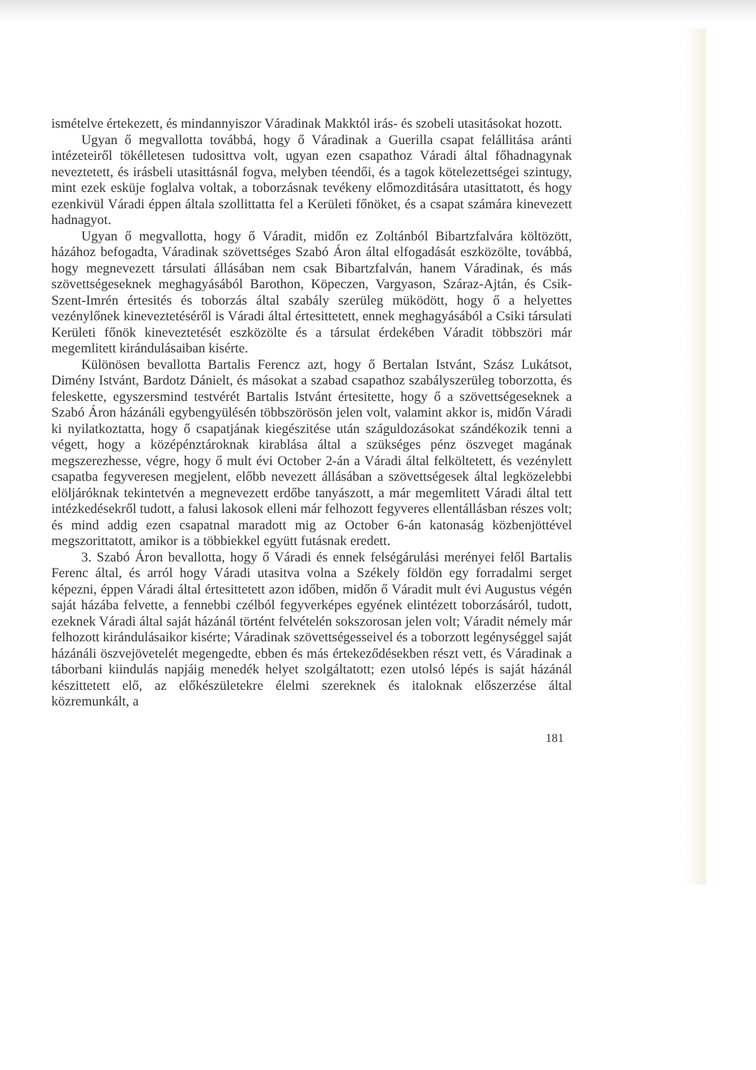ismételve értekezett, és mindannyiszor Váradinak Makktól irás- és szobeli utasitásokat hozott.
Ugyan ő megvallotta továbbá, hogy ő Váradinak a Guerilla csapat felállitása aránti intézeteiről tökélletesen tudosittva volt, ugyan ezen csapathoz Váradi által főhadnagynak neveztetett, és irásbeli utasittásnál fogva, melyben téendői, és a tagok kötelezettségei szintugy, mint ezek esküje foglalva voltak, a toborzásnak tevékeny előmozditására utasittatott, és hogy ezenkivül Váradi éppen általa szollittatta fel a Kerületi főnöket, és a csapat számára kinevezett hadnagyot.
Ugyan ő megvallotta, hogy ő Váradit, midőn ez Zoltánból Bibartzfalvára költözött, házához befogadta, Váradinak szövettséges Szabó Áron által elfogadását eszközölte, továbbá, hogy megnevezett társulati állásában nem csak Bibartzfalván, hanem Váradinak, és más szövettségeseknek meghagyásából Barothon, Köpeczen, Vargyason, Száraz-Ajtán, és Csik-Szent-Imrén értesités és toborzás által szabály szerüleg müködött, hogy ő a helyettes vezénylőnek kineveztetéséről is Váradi által értesittetett, ennek meghagyásából a Csiki társulati Kerületi főnök kineveztetését eszközölte és a társulat érdekében Váradit többszöri már megemlitett kirándulásaiban kisérte.
Különösen bevallotta Bartalis Ferencz azt, hogy ő Bertalan Istvánt, Szász Lukátsot, Dimény Istvánt, Bardotz Dánielt, és másokat a szabad csapathoz szabályszerüleg toborzotta, és feleskette, egyszersmind testvérét Bartalis Istvánt értesitette, hogy ő a szövettségeseknek a Szabó Áron házánáli egybengyülésén többszörösön jelen volt, valamint akkor is, midőn Váradi ki nyilatkoztatta, hogy ő csapatjának kiegészitése után száguldozásokat szándékozik tenni a végett, hogy a középénztároknak kirablása által a szükséges pénz öszveget magának megszerezhesse, végre, hogy ő mult évi October 2-án a Váradi által felköltetett, és vezénylett csapatba fegyveresen megjelent, előbb nevezett állásában a szövettségesek által legközelebbi elöljáróknak tekintetvén a megnevezett erdőbe tanyászott, a már megemlitett Váradi által tett intézkedésekről tudott, a falusi lakosok elleni már felhozott fegyveres ellentállásban részes volt; és mind addig ezen csapatnal maradott mig az October 6-án katonaság közbenjöttével megszorittatott, amikor is a többiekkel együtt futásnak eredett.
3. Szabó Áron bevallotta, hogy ő Váradi és ennek felségárulási merényei felől Bartalis Ferenc által, és arról hogy Váradi utasitva volna a Székely földön egy forradalmi serget képezni, éppen Váradi által értesittetett azon időben, midőn ő Váradit mult évi Augustus végén saját házába felvette, a fennebbi czélból fegyverképes egyének elintézett toborzásáról, tudott, ezeknek Váradi által saját házánál történt felvételén sokszorosan jelen volt; Váradit némely már felhozott kirándulásaikor kisérte; Váradinak szövettségesseivel és a toborzott legénységgel saját házánáli öszvejövetelét megengedte, ebben és más értekeződésekben részt vett, és Váradinak a táborbani kiindulás napjáig menedék helyet szolgáltatott; ezen utolsó lépés is saját házánál készittetett elő, az előkészületekre élelmi szereknek és italoknak előszerzése által közremunkált, a
181